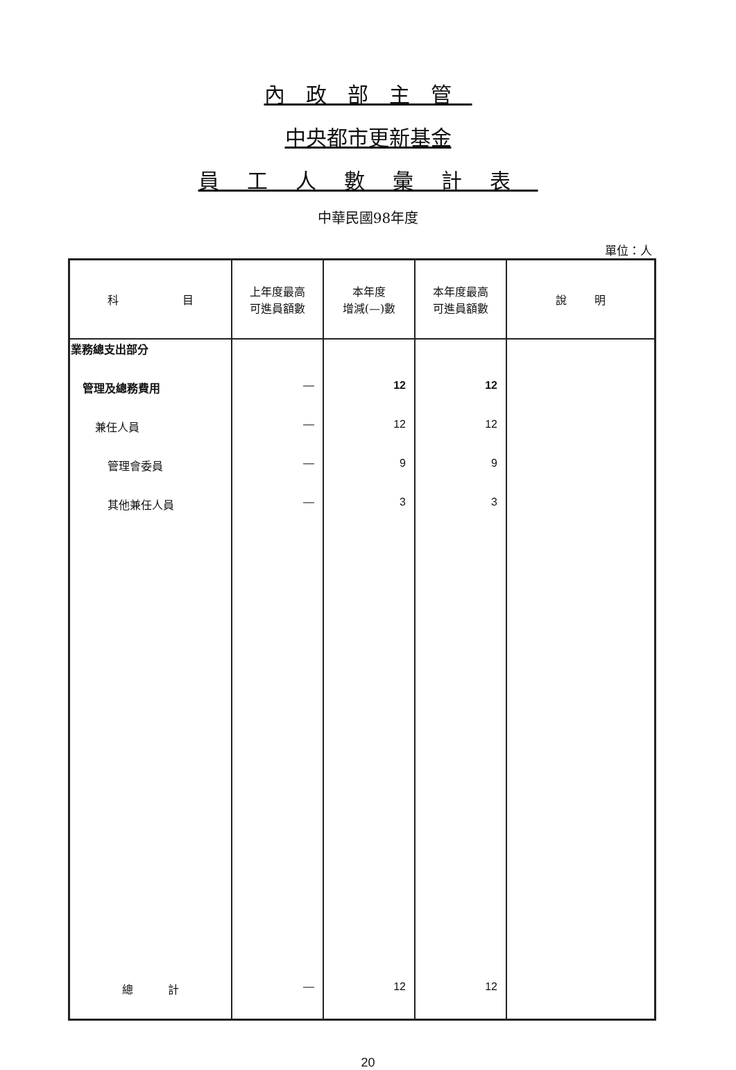內政部主管
中央都市更新基金
員工人數彙計表
中華民國98年度
單位：人
| 科 目 | 上年度最高 可進員額數 | 本年度 增減(—)數 | 本年度最高 可進員額數 | 說 明 |
| --- | --- | --- | --- | --- |
| 業務總支出部分 | | | | |
| 管理及總務費用 | — | 12 | 12 | |
| 兼任人員 | — | 12 | 12 | |
| 管理會委員 | — | 9 | 9 | |
| 其他兼任人員 | — | 3 | 3 | |
| 總 計 | — | 12 | 12 | |
20